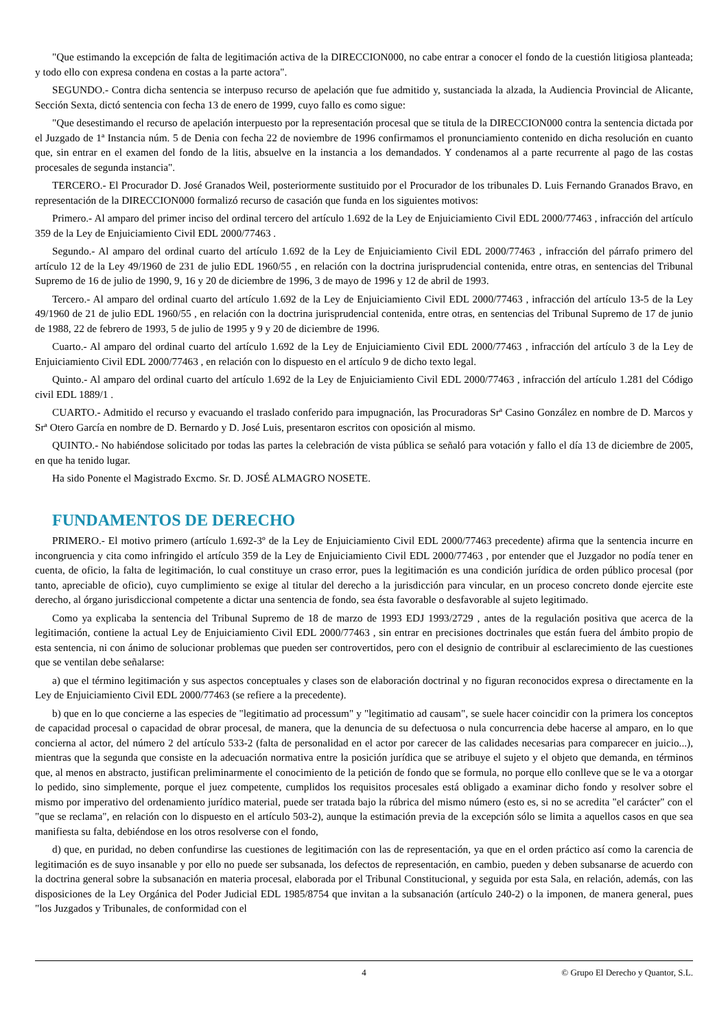"Que estimando la excepción de falta de legitimación activa de la DIRECCION000, no cabe entrar a conocer el fondo de la cuestión litigiosa planteada; y todo ello con expresa condena en costas a la parte actora".
SEGUNDO.- Contra dicha sentencia se interpuso recurso de apelación que fue admitido y, sustanciada la alzada, la Audiencia Provincial de Alicante, Sección Sexta, dictó sentencia con fecha 13 de enero de 1999, cuyo fallo es como sigue:
"Que desestimando el recurso de apelación interpuesto por la representación procesal que se titula de la DIRECCION000 contra la sentencia dictada por el Juzgado de 1ª Instancia núm. 5 de Denia con fecha 22 de noviembre de 1996 confirmamos el pronunciamiento contenido en dicha resolución en cuanto que, sin entrar en el examen del fondo de la litis, absuelve en la instancia a los demandados. Y condenamos al a parte recurrente al pago de las costas procesales de segunda instancia".
TERCERO.- El Procurador D. José Granados Weil, posteriormente sustituido por el Procurador de los tribunales D. Luis Fernando Granados Bravo, en representación de la DIRECCION000 formalizó recurso de casación que funda en los siguientes motivos:
Primero.- Al amparo del primer inciso del ordinal tercero del artículo 1.692 de la Ley de Enjuiciamiento Civil EDL 2000/77463 , infracción del artículo 359 de la Ley de Enjuiciamiento Civil EDL 2000/77463 .
Segundo.- Al amparo del ordinal cuarto del artículo 1.692 de la Ley de Enjuiciamiento Civil EDL 2000/77463 , infracción del párrafo primero del artículo 12 de la Ley 49/1960 de 231 de julio EDL 1960/55 , en relación con la doctrina jurisprudencial contenida, entre otras, en sentencias del Tribunal Supremo de 16 de julio de 1990, 9, 16 y 20 de diciembre de 1996, 3 de mayo de 1996 y 12 de abril de 1993.
Tercero.- Al amparo del ordinal cuarto del artículo 1.692 de la Ley de Enjuiciamiento Civil EDL 2000/77463 , infracción del artículo 13-5 de la Ley 49/1960 de 21 de julio EDL 1960/55 , en relación con la doctrina jurisprudencial contenida, entre otras, en sentencias del Tribunal Supremo de 17 de junio de 1988, 22 de febrero de 1993, 5 de julio de 1995 y 9 y 20 de diciembre de 1996.
Cuarto.- Al amparo del ordinal cuarto del artículo 1.692 de la Ley de Enjuiciamiento Civil EDL 2000/77463 , infracción del artículo 3 de la Ley de Enjuiciamiento Civil EDL 2000/77463 , en relación con lo dispuesto en el artículo 9 de dicho texto legal.
Quinto.- Al amparo del ordinal cuarto del artículo 1.692 de la Ley de Enjuiciamiento Civil EDL 2000/77463 , infracción del artículo 1.281 del Código civil EDL 1889/1 .
CUARTO.- Admitido el recurso y evacuando el traslado conferido para impugnación, las Procuradoras Srª Casino González en nombre de D. Marcos y Srª Otero García en nombre de D. Bernardo y D. José Luis, presentaron escritos con oposición al mismo.
QUINTO.- No habiéndose solicitado por todas las partes la celebración de vista pública se señaló para votación y fallo el día 13 de diciembre de 2005, en que ha tenido lugar.
Ha sido Ponente el Magistrado Excmo. Sr. D. JOSÉ ALMAGRO NOSETE.
FUNDAMENTOS DE DERECHO
PRIMERO.- El motivo primero (artículo 1.692-3º de la Ley de Enjuiciamiento Civil EDL 2000/77463 precedente) afirma que la sentencia incurre en incongruencia y cita como infringido el artículo 359 de la Ley de Enjuiciamiento Civil EDL 2000/77463 , por entender que el Juzgador no podía tener en cuenta, de oficio, la falta de legitimación, lo cual constituye un craso error, pues la legitimación es una condición jurídica de orden público procesal (por tanto, apreciable de oficio), cuyo cumplimiento se exige al titular del derecho a la jurisdicción para vincular, en un proceso concreto donde ejercite este derecho, al órgano jurisdiccional competente a dictar una sentencia de fondo, sea ésta favorable o desfavorable al sujeto legitimado.
Como ya explicaba la sentencia del Tribunal Supremo de 18 de marzo de 1993 EDJ 1993/2729 , antes de la regulación positiva que acerca de la legitimación, contiene la actual Ley de Enjuiciamiento Civil EDL 2000/77463 , sin entrar en precisiones doctrinales que están fuera del ámbito propio de esta sentencia, ni con ánimo de solucionar problemas que pueden ser controvertidos, pero con el designio de contribuir al esclarecimiento de las cuestiones que se ventilan debe señalarse:
a) que el término legitimación y sus aspectos conceptuales y clases son de elaboración doctrinal y no figuran reconocidos expresa o directamente en la Ley de Enjuiciamiento Civil EDL 2000/77463 (se refiere a la precedente).
b) que en lo que concierne a las especies de "legitimatio ad processum" y "legitimatio ad causam", se suele hacer coincidir con la primera los conceptos de capacidad procesal o capacidad de obrar procesal, de manera, que la denuncia de su defectuosa o nula concurrencia debe hacerse al amparo, en lo que concierna al actor, del número 2 del artículo 533-2 (falta de personalidad en el actor por carecer de las calidades necesarias para comparecer en juicio...), mientras que la segunda que consiste en la adecuación normativa entre la posición jurídica que se atribuye el sujeto y el objeto que demanda, en términos que, al menos en abstracto, justifican preliminarmente el conocimiento de la petición de fondo que se formula, no porque ello conlleve que se le va a otorgar lo pedido, sino simplemente, porque el juez competente, cumplidos los requisitos procesales está obligado a examinar dicho fondo y resolver sobre el mismo por imperativo del ordenamiento jurídico material, puede ser tratada bajo la rúbrica del mismo número (esto es, si no se acredita "el carácter" con el "que se reclama", en relación con lo dispuesto en el artículo 503-2), aunque la estimación previa de la excepción sólo se limita a aquellos casos en que sea manifiesta su falta, debiéndose en los otros resolverse con el fondo,
d) que, en puridad, no deben confundirse las cuestiones de legitimación con las de representación, ya que en el orden práctico así como la carencia de legitimación es de suyo insanable y por ello no puede ser subsanada, los defectos de representación, en cambio, pueden y deben subsanarse de acuerdo con la doctrina general sobre la subsanación en materia procesal, elaborada por el Tribunal Constitucional, y seguida por esta Sala, en relación, además, con las disposiciones de la Ley Orgánica del Poder Judicial EDL 1985/8754 que invitan a la subsanación (artículo 240-2) o la imponen, de manera general, pues "los Juzgados y Tribunales, de conformidad con el
4 © Grupo El Derecho y Quantor, S.L.